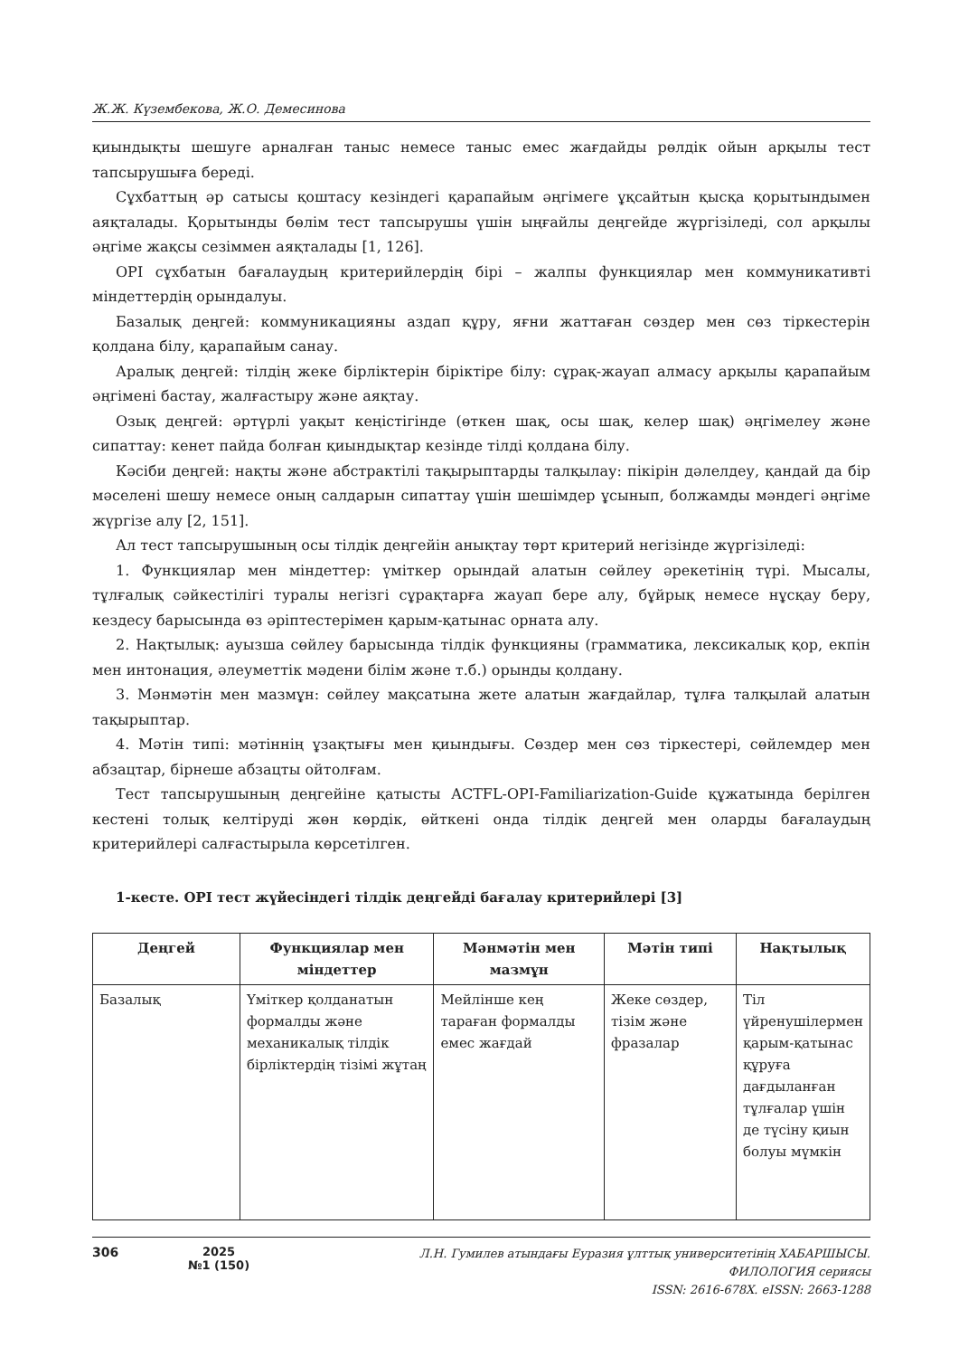Ж.Ж. Күзембекова, Ж.О. Демесинова
қиындықты шешуге арналған таныс немесе таныс емес жағдайды рөлдік ойын арқылы тест тапсырушыға береді.
Сұхбаттың әр сатысы қоштасу кезіндегі қарапайым әңгімеге ұқсайтын қысқа қорытындымен аяқталады. Қорытынды бөлім тест тапсырушы үшін ыңғайлы деңгейде жүргізіледі, сол арқылы әңгіме жақсы сезіммен аяқталады [1, 126].
OPI сұхбатын бағалаудың критерийлердің бірі – жалпы функциялар мен коммуникативті міндеттердің орындалуы.
Базалық деңгей: коммуникацияны аздап құру, яғни жаттаған сөздер мен сөз тіркестерін қолдана білу, қарапайым санау.
Аралық деңгей: тілдің жеке бірліктерін біріктіре білу: сұрақ-жауап алмасу арқылы қарапайым әңгімені бастау, жалғастыру және аяқтау.
Озық деңгей: әртүрлі уақыт кеңістігінде (өткен шақ, осы шақ, келер шақ) әңгімелеу және сипаттау: кенет пайда болған қиындықтар кезінде тілді қолдана білу.
Кәсіби деңгей: нақты және абстрактілі тақырыптарды талқылау: пікірін дәлелдеу, қандай да бір мәселені шешу немесе оның салдарын сипаттау үшін шешімдер ұсынып, болжамды мәндегі әңгіме жүргізе алу [2, 151].
Ал тест тапсырушының осы тілдік деңгейін анықтау төрт критерий негізінде жүргізіледі:
1. Функциялар мен міндеттер: үміткер орындай алатын сөйлеу әрекетінің түрі. Мысалы, тұлғалық сәйкестілігі туралы негізгі сұрақтарға жауап бере алу, бұйрық немесе нұсқау беру, кездесу барысында өз әріптестерімен қарым-қатынас орната алу.
2. Нақтылық: ауызша сөйлеу барысында тілдік функцияны (грамматика, лексикалық қор, екпін мен интонация, әлеуметтік мәдени білім және т.б.) орынды қолдану.
3. Мәнмәтін мен мазмұн: сөйлеу мақсатына жете алатын жағдайлар, тұлға талқылай алатын тақырыптар.
4. Мәтін типі: мәтіннің ұзақтығы мен қиындығы. Сөздер мен сөз тіркестері, сөйлемдер мен абзацтар, бірнеше абзацты ойтолғам.
Тест тапсырушының деңгейіне қатысты ACTFL-OPI-Familiarization-Guide құжатында берілген кестені толық келтіруді жөн көрдік, өйткені онда тілдік деңгей мен оларды бағалаудың критерийлері салғастырыла көрсетілген.
1-кесте. OPI тест жүйесіндегі тілдік деңгейді бағалау критерийлері [3]
| Деңгей | Функциялар мен міндеттер | Мәнмәтін мен мазмұн | Мәтін типі | Нақтылық |
| --- | --- | --- | --- | --- |
| Базалық | Үміткер қолданатын формалды және механикалық тілдік бірліктердің тізімі жұтаң | Мейлінше кең тараған формалды емес жағдай | Жеке сөздер, тізім және фразалар | Тіл үйренушілермен қарым-қатынас құруға дағдыланған тұлғалар үшін де түсіну қиын болуы мүмкін |
306 2025
№1 (150)
Л.Н. Гумилев атындағы Еуразия ұлттық университетінің ХАБАРШЫСЫ.
ФИЛОЛОГИЯ сериясы
ISSN: 2616-678X. eISSN: 2663-1288